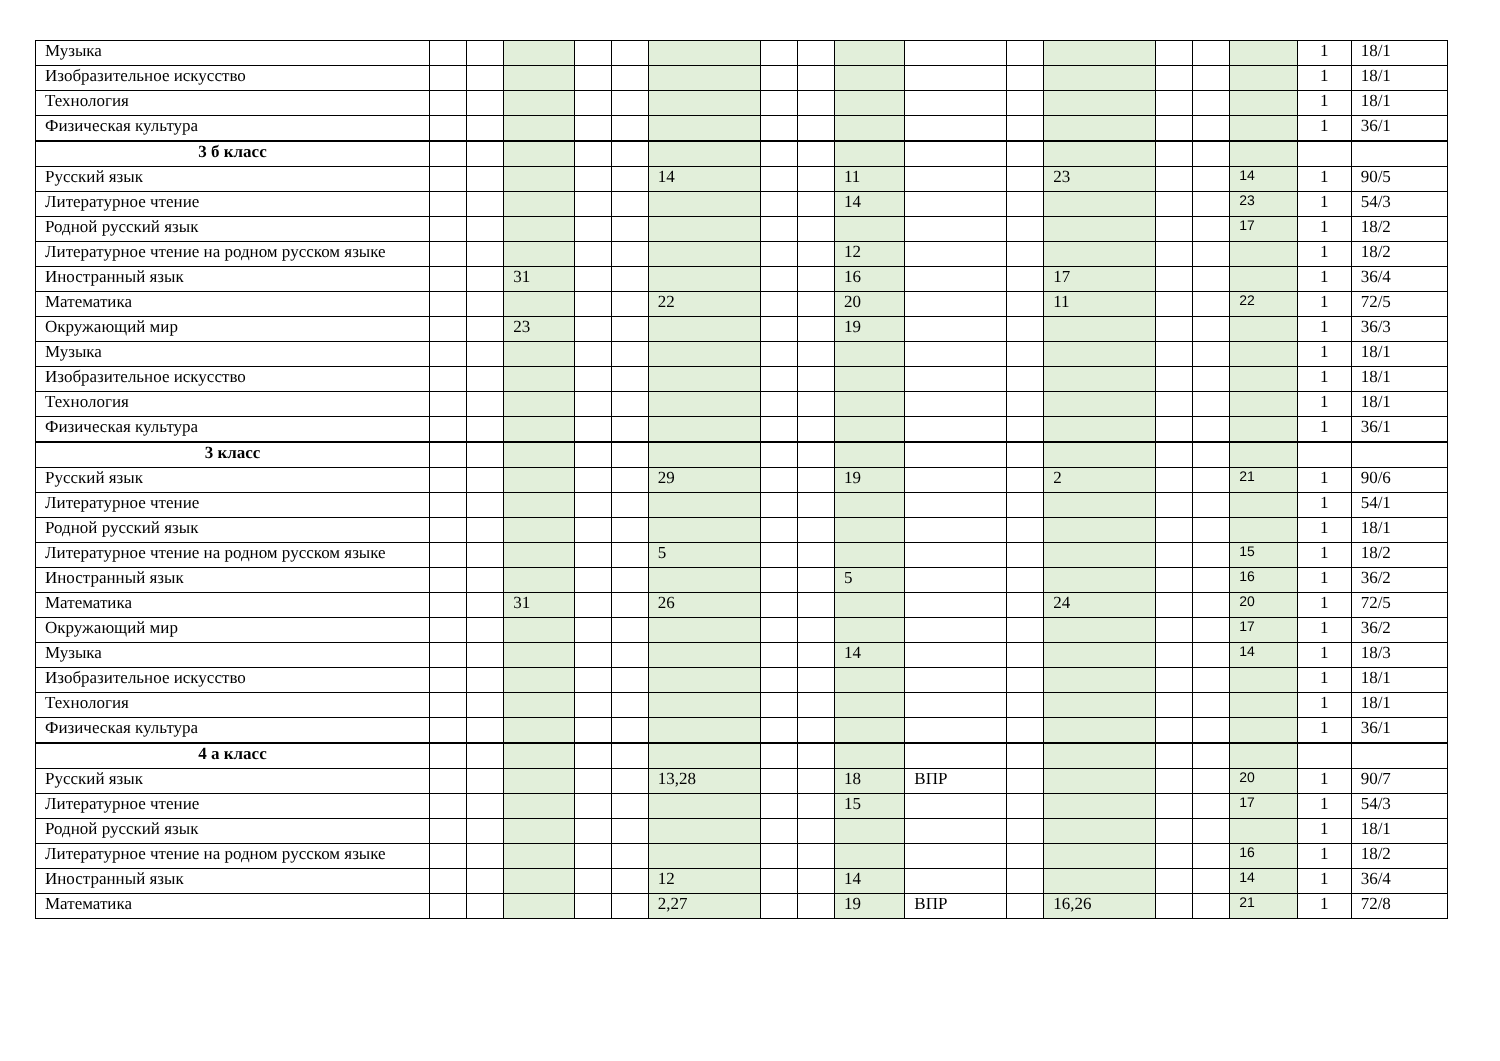| Музыка | | | | | | | | | | | | | | | | 1 | 18/1 |
| Изобразительное искусство | | | | | | | | | | | | | | | | 1 | 18/1 |
| Технология | | | | | | | | | | | | | | | | 1 | 18/1 |
| Физическая культура | | | | | | | | | | | | | | | | 1 | 36/1 |
| 3 б класс | | | | | | | | | | | | | | | | | |
| Русский язык | | | | | | 14 | | | 11 | | | 23 | | | 14 | 1 | 90/5 |
| Литературное чтение | | | | | | | | | 14 | | | | | | 23 | 1 | 54/3 |
| Родной русский язык | | | | | | | | | | | | | | | 17 | 1 | 18/2 |
| Литературное чтение на родном русском языке | | | | | | | | | 12 | | | | | | | 1 | 18/2 |
| Иностранный язык | | | 31 | | | | | | 16 | | | 17 | | | | 1 | 36/4 |
| Математика | | | | | | 22 | | | 20 | | | 11 | | | 22 | 1 | 72/5 |
| Окружающий мир | | | 23 | | | | | | 19 | | | | | | | 1 | 36/3 |
| Музыка | | | | | | | | | | | | | | | | 1 | 18/1 |
| Изобразительное искусство | | | | | | | | | | | | | | | | 1 | 18/1 |
| Технология | | | | | | | | | | | | | | | | 1 | 18/1 |
| Физическая культура | | | | | | | | | | | | | | | | 1 | 36/1 |
| 3 класс | | | | | | | | | | | | | | | | | |
| Русский язык | | | | | | 29 | | | 19 | | | 2 | | | 21 | 1 | 90/6 |
| Литературное чтение | | | | | | | | | | | | | | | | 1 | 54/1 |
| Родной русский язык | | | | | | | | | | | | | | | | 1 | 18/1 |
| Литературное чтение на родном русском языке | | | | | | 5 | | | | | | | | | 15 | 1 | 18/2 |
| Иностранный язык | | | | | | | | | 5 | | | | | | 16 | 1 | 36/2 |
| Математика | | | 31 | | | 26 | | | | | | 24 | | | 20 | 1 | 72/5 |
| Окружающий мир | | | | | | | | | | | | | | | 17 | 1 | 36/2 |
| Музыка | | | | | | | | | 14 | | | | | | 14 | 1 | 18/3 |
| Изобразительное искусство | | | | | | | | | | | | | | | | 1 | 18/1 |
| Технология | | | | | | | | | | | | | | | | 1 | 18/1 |
| Физическая культура | | | | | | | | | | | | | | | | 1 | 36/1 |
| 4 а класс | | | | | | | | | | | | | | | | | |
| Русский язык | | | | | | 13,28 | | | 18 | ВПР | | | | | 20 | 1 | 90/7 |
| Литературное чтение | | | | | | | | | 15 | | | | | | 17 | 1 | 54/3 |
| Родной русский язык | | | | | | | | | | | | | | | | 1 | 18/1 |
| Литературное чтение на родном русском языке | | | | | | | | | | | | | | | 16 | 1 | 18/2 |
| Иностранный язык | | | | | | 12 | | | 14 | | | | | | 14 | 1 | 36/4 |
| Математика | | | | | | 2,27 | | | 19 | ВПР | | 16,26 | | | 21 | 1 | 72/8 |